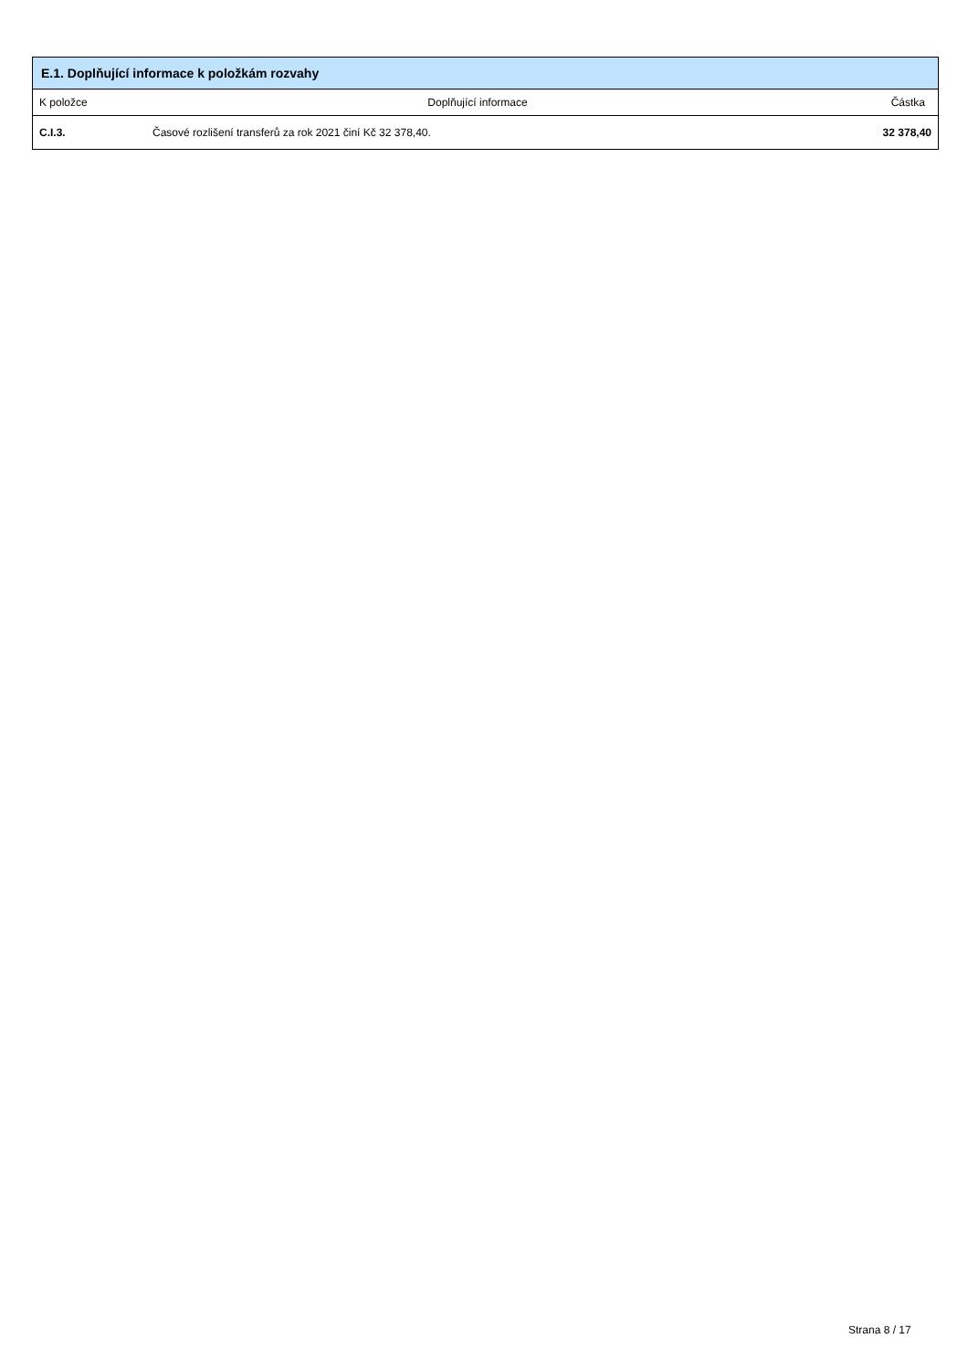| E.1. Doplňující informace k položkám rozvahy | | |
| --- | --- | --- |
| K položce | Doplňující informace | Částka |
| C.I.3. | Časové rozlišení transferů za rok 2021 činí Kč 32 378,40. | 32 378,40 |
Strana 8 / 17